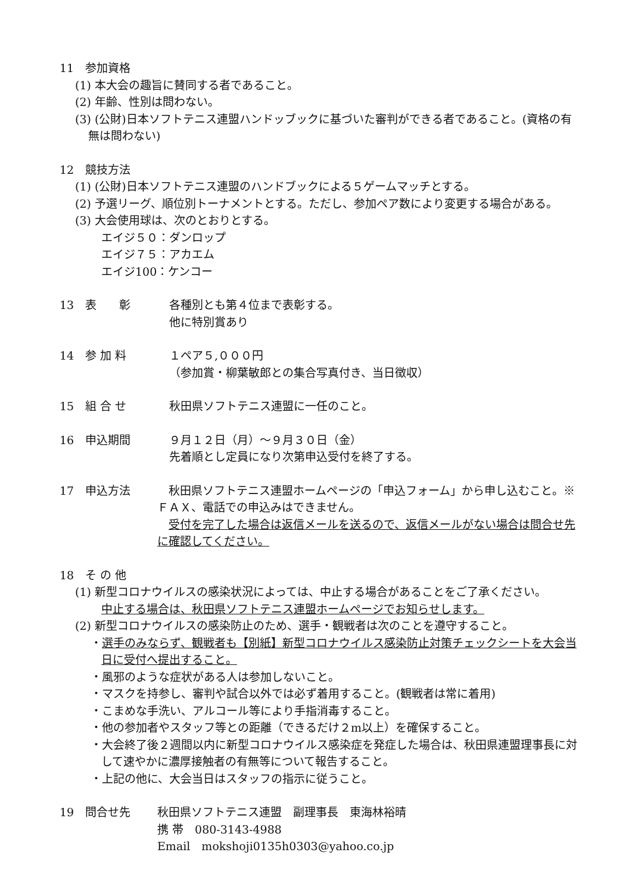11　参加資格
(1) 本大会の趣旨に賛同する者であること。
(2) 年齢、性別は問わない。
(3) (公財)日本ソフトテニス連盟ハンドッブックに基づいた審判ができる者であること。(資格の有無は問わない)
12　競技方法
(1) (公財)日本ソフトテニス連盟のハンドブックによる５ゲームマッチとする。
(2) 予選リーグ、順位別トーナメントとする。ただし、参加ペア数により変更する場合がある。
(3) 大会使用球は、次のとおりとする。
エイジ５０：ダンロップ
エイジ７５：アカエム
エイジ100：ケンコー
13　表　　彰 各種別とも第４位まで表彰する。
他に特別賞あり
14　参 加 料 １ペア５,０００円
（参加賞・柳葉敏郎との集合写真付き、当日徴収）
15　組 合 せ 秋田県ソフトテニス連盟に一任のこと。
16　申込期間 ９月１２日（月）～９月３０日（金）
先着順とし定員になり次第申込受付を終了する。
17　申込方法 　秋田県ソフトテニス連盟ホームページの「申込フォーム」から申し込むこと。※ＦＡＸ、電話での申込みはできません。
　受付を完了した場合は返信メールを送るので、返信メールがない場合は問合せ先に確認してください。
18　そ の 他
(1) 新型コロナウイルスの感染状況によっては、中止する場合があることをご了承ください。
中止する場合は、秋田県ソフトテニス連盟ホームページでお知らせします。
(2) 新型コロナウイルスの感染防止のため、選手・観戦者は次のことを遵守すること。
・選手のみならず、観戦者も【別紙】新型コロナウイルス感染防止対策チェックシートを大会当日に受付へ提出すること。
・風邪のような症状がある人は参加しないこと。
・マスクを持参し、審判や試合以外では必ず着用すること。(観戦者は常に着用)
・こまめな手洗い、アルコール等により手指消毒すること。
・他の参加者やスタッフ等との距離（できるだけ２m以上）を確保すること。
・大会終了後２週間以内に新型コロナウイルス感染症を発症した場合は、秋田県連盟理事長に対して速やかに濃厚接触者の有無等について報告すること。
・上記の他に、大会当日はスタッフの指示に従うこと。
19　問合せ先 秋田県ソフトテニス連盟　副理事長　東海林裕晴
携 帯　080-3143-4988
Email　mokshoji0135h0303@yahoo.co.jp